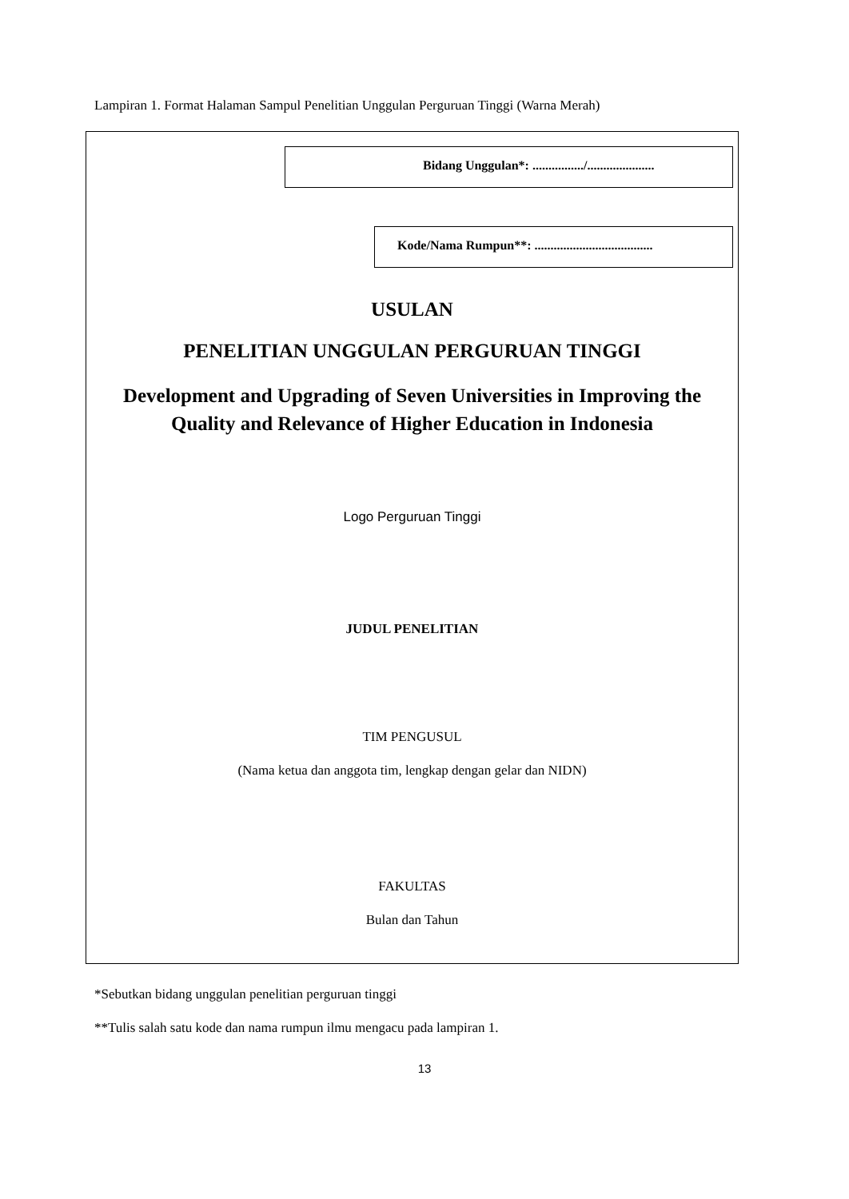Lampiran 1. Format Halaman Sampul Penelitian Unggulan Perguruan Tinggi (Warna Merah)
Bidang Unggulan*: ................/.....................
Kode/Nama Rumpun**: .....................................
USULAN
PENELITIAN UNGGULAN PERGURUAN TINGGI
Development and Upgrading of Seven Universities in Improving the
Quality and Relevance of Higher Education in Indonesia
Logo Perguruan Tinggi
JUDUL PENELITIAN
TIM PENGUSUL
(Nama ketua dan anggota tim, lengkap dengan gelar dan NIDN)
FAKULTAS
Bulan dan Tahun
*Sebutkan bidang unggulan penelitian perguruan tinggi
**Tulis salah satu kode dan nama rumpun ilmu mengacu pada lampiran 1.
13